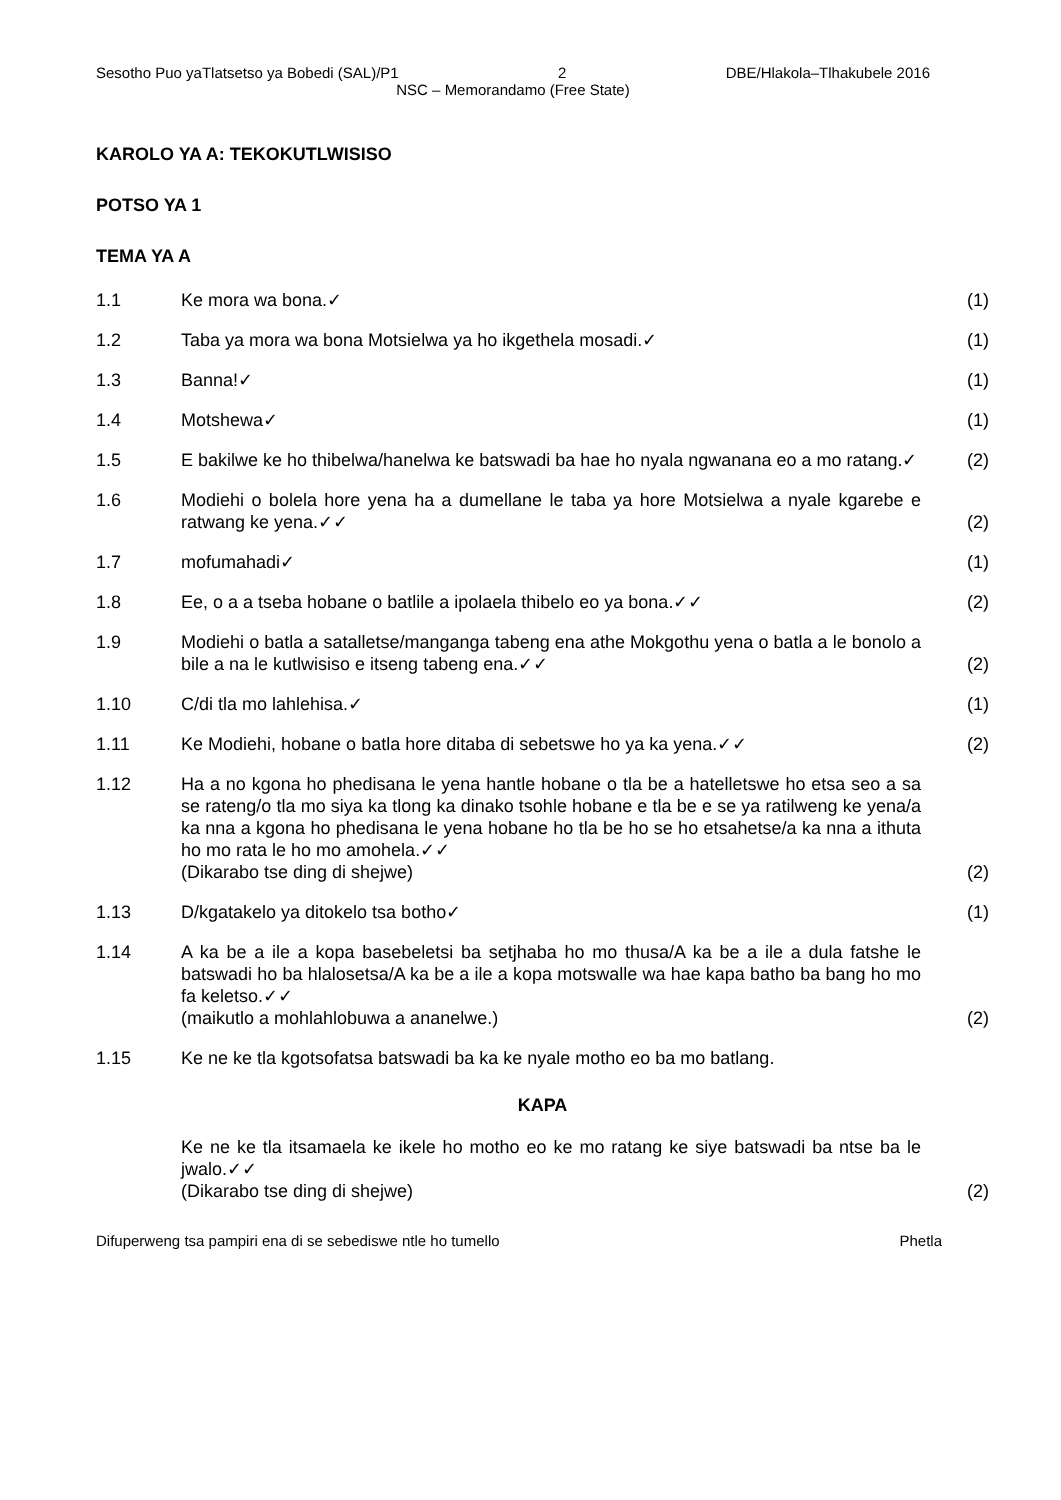Sesotho Puo yaTlatsetso ya Bobedi (SAL)/P1 2 DBE/Hlakola–Tlhakubele 2016
NSC – Memorandamo (Free State)
KAROLO YA A: TEKOKUTLWISISO
POTSO YA 1
TEMA YA A
1.1 Ke mora wa bona.✓ (1)
1.2 Taba ya mora wa bona Motsielwa ya ho ikgethela mosadi.✓ (1)
1.3 Banna!✓ (1)
1.4 Motshewa✓ (1)
1.5 E bakilwe ke ho thibelwa/hanelwa ke batswadi ba hae ho nyala ngwanana eo a mo ratang.✓
(2)
1.6 Modiehi o bolela hore yena ha a dumellane le taba ya hore Motsielwa a nyale kgarebe e ratwang ke yena.✓✓
(2)
1.7 mofumahadi✓ (1)
1.8 Ee, o a a tseba hobane o batlile a ipolaela thibelo eo ya bona.✓✓ (2)
1.9 Modiehi o batla a satalletse/manganga tabeng ena athe Mokgothu yena o batla a le bonolo a bile a na le kutlwisiso e itseng tabeng ena.✓✓
(2)
1.10 C/di tla mo lahlehisa.✓ (1)
1.11 Ke Modiehi, hobane o batla hore ditaba di sebetswe ho ya ka yena.✓✓ (2)
1.12 Ha a no kgona ho phedisana le yena hantle hobane o tla be a hatelletswe ho etsa seo a sa se rateng/o tla mo siya ka tlong ka dinako tsohle hobane e tla be e se ya ratilweng ke yena/a ka nna a kgona ho phedisana le yena hobane ho tla be ho se ho etsahetse/a ka nna a ithuta ho mo rata le ho mo amohela.✓✓
(Dikarabo tse ding di shejwe)
(2)
1.13 D/kgatakelo ya ditokelo tsa botho✓ (1)
1.14 A ka be a ile a kopa basebeletsi ba setjhaba ho mo thusa/A ka be a ile a dula fatshe le batswadi ho ba hlalosetsa/A ka be a ile a kopa motswalle wa hae kapa batho ba bang ho mo fa keletso.✓✓
(maikutlo a mohlahlobuwa a ananelwe.)
(2)
1.15 Ke ne ke tla kgotsofatsa batswadi ba ka ke nyale motho eo ba mo batlang.
KAPA
Ke ne ke tla itsamaela ke ikele ho motho eo ke mo ratang ke siye batswadi ba ntse ba le jwalo.✓✓
(Dikarabo tse ding di shejwe)
(2)
Difuperweng tsa pampiri ena di se sebediswe ntle ho tumello Phetla